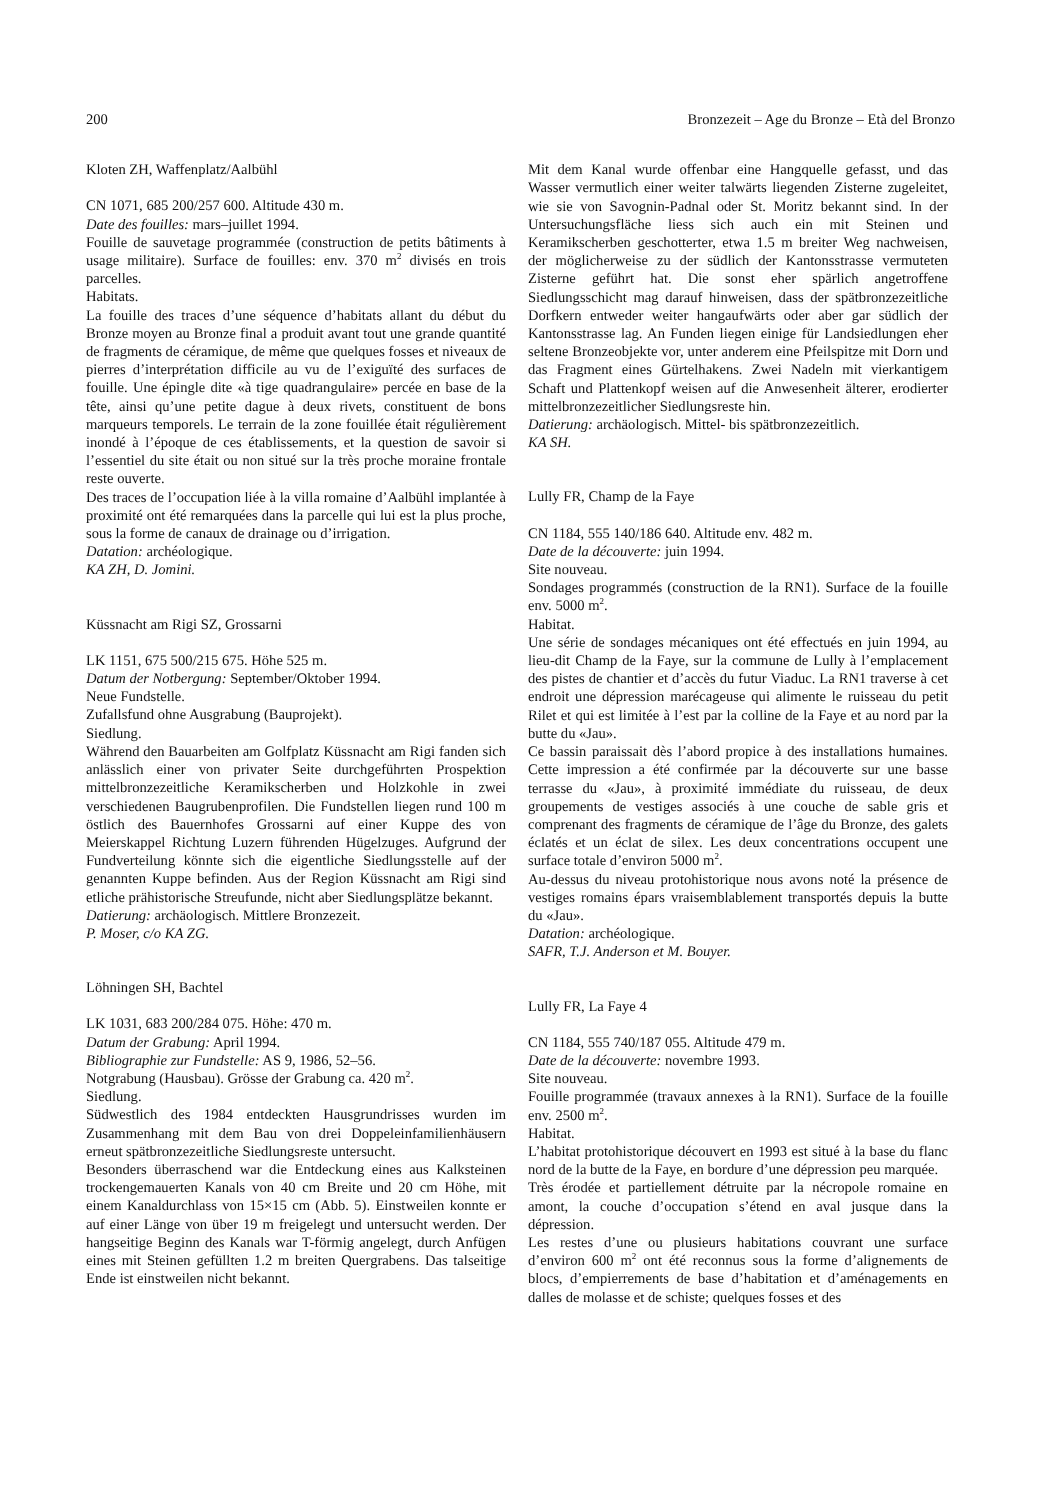200 Bronzezeit – Age du Bronze – Età del Bronzo
Kloten ZH, Waffenplatz/Aalbühl
CN 1071, 685 200/257 600. Altitude 430 m.
Date des fouilles: mars–juillet 1994.
Fouille de sauvetage programmée (construction de petits bâtiments à usage militaire). Surface de fouilles: env. 370 m<sup>2</sup> divisés en trois parcelles.
Habitats.
La fouille des traces d’une séquence d’habitats allant du début du Bronze moyen au Bronze final a produit avant tout une grande quantité de fragments de céramique, de même que quelques fosses et niveaux de pierres d’interprétation difficile au vu de l’exiguïté des surfaces de fouille. Une épingle dite «à tige quadrangulaire» percée en base de la tête, ainsi qu’une petite dague à deux rivets, constituent de bons marqueurs temporels. Le terrain de la zone fouillée était régulièrement inondé à l’époque de ces établissements, et la question de savoir si l’essentiel du site était ou non situé sur la très proche moraine frontale reste ouverte.
Des traces de l’occupation liée à la villa romaine d’Aalbühl implantée à proximité ont été remarquées dans la parcelle qui lui est la plus proche, sous la forme de canaux de drainage ou d’irrigation.
Datation: archéologique.
KA ZH, D. Jomini.
Küssnacht am Rigi SZ, Grossarni
LK 1151, 675 500/215 675. Höhe 525 m.
Datum der Notbergung: September/Oktober 1994.
Neue Fundstelle.
Zufallsfund ohne Ausgrabung (Bauprojekt).
Siedlung.
Während den Bauarbeiten am Golfplatz Küssnacht am Rigi fanden sich anlässlich einer von privater Seite durchgeführten Prospektion mittelbronzezeitliche Keramikscherben und Holzkohle in zwei verschiedenen Baugrubenprofilen. Die Fundstellen liegen rund 100 m östlich des Bauernhofes Grossarni auf einer Kuppe des von Meierskappel Richtung Luzern führenden Hügelzuges. Aufgrund der Fundverteilung könnte sich die eigentliche Siedlungsstelle auf der genannten Kuppe befinden. Aus der Region Küssnacht am Rigi sind etliche prähistorische Streufunde, nicht aber Siedlungsplätze bekannt.
Datierung: archäologisch. Mittlere Bronzezeit.
P. Moser, c/o KA ZG.
Löhningen SH, Bachtel
LK 1031, 683 200/284 075. Höhe: 470 m.
Datum der Grabung: April 1994.
Bibliographie zur Fundstelle: AS 9, 1986, 52–56.
Notgrabung (Hausbau). Grösse der Grabung ca. 420 m<sup>2</sup>.
Siedlung.
Südwestlich des 1984 entdeckten Hausgrundrisses wurden im Zusammenhang mit dem Bau von drei Doppeleinfamilienhäusern erneut spätbronzezeitliche Siedlungsreste untersucht.
Besonders überraschend war die Entdeckung eines aus Kalksteinen trockengemauerten Kanals von 40 cm Breite und 20 cm Höhe, mit einem Kanaldurchlass von 15×15 cm (Abb. 5). Einstweilen konnte er auf einer Länge von über 19 m freigelegt und untersucht werden. Der hangseitige Beginn des Kanals war T-förmig angelegt, durch Anfügen eines mit Steinen gefüllten 1.2 m breiten Quergrabens. Das talseitige Ende ist einstweilen nicht bekannt.
Mit dem Kanal wurde offenbar eine Hangquelle gefasst, und das Wasser vermutlich einer weiter talwärts liegenden Zisterne zugeleitet, wie sie von Savognin-Padnal oder St. Moritz bekannt sind. In der Untersuchungsfläche liess sich auch ein mit Steinen und Keramikscherben geschotterter, etwa 1.5 m breiter Weg nachweisen, der möglicherweise zu der südlich der Kantonsstrasse vermuteten Zisterne geführt hat. Die sonst eher spärlich angetroffene Siedlungsschicht mag darauf hinweisen, dass der spätbronzezeitliche Dorfkern entweder weiter hangaufwärts oder aber gar südlich der Kantonsstrasse lag. An Funden liegen einige für Landsiedlungen eher seltene Bronzeobjekte vor, unter anderem eine Pfeilspitze mit Dorn und das Fragment eines Gürtelhakens. Zwei Nadeln mit vierkantigem Schaft und Plattenkopf weisen auf die Anwesenheit älterer, erodierter mittelbronzezeitlicher Siedlungsreste hin.
Datierung: archäologisch. Mittel- bis spätbronzezeitlich.
KA SH.
Lully FR, Champ de la Faye
CN 1184, 555 140/186 640. Altitude env. 482 m.
Date de la découverte: juin 1994.
Site nouveau.
Sondages programmés (construction de la RN1). Surface de la fouille env. 5000 m<sup>2</sup>.
Habitat.
Une série de sondages mécaniques ont été effectués en juin 1994, au lieu-dit Champ de la Faye, sur la commune de Lully à l’emplacement des pistes de chantier et d’accès du futur Viaduc. La RN1 traverse à cet endroit une dépression marécageuse qui alimente le ruisseau du petit Rilet et qui est limitée à l’est par la colline de la Faye et au nord par la butte du «Jau».
Ce bassin paraissait dès l’abord propice à des installations humaines. Cette impression a été confirmée par la découverte sur une basse terrasse du «Jau», à proximité immédiate du ruisseau, de deux groupements de vestiges associés à une couche de sable gris et comprenant des fragments de céramique de l’âge du Bronze, des galets éclatés et un éclat de silex. Les deux concentrations occupent une surface totale d’environ 5000 m<sup>2</sup>.
Au-dessus du niveau protohistorique nous avons noté la présence de vestiges romains épars vraisemblablement transportés depuis la butte du «Jau».
Datation: archéologique.
SAFR, T.J. Anderson et M. Bouyer.
Lully FR, La Faye 4
CN 1184, 555 740/187 055. Altitude 479 m.
Date de la découverte: novembre 1993.
Site nouveau.
Fouille programmée (travaux annexes à la RN1). Surface de la fouille env. 2500 m<sup>2</sup>.
Habitat.
L’habitat protohistorique découvert en 1993 est situé à la base du flanc nord de la butte de la Faye, en bordure d’une dépression peu marquée.
Très érodée et partiellement détruite par la nécropole romaine en amont, la couche d’occupation s’étend en aval jusque dans la dépression.
Les restes d’une ou plusieurs habitations couvrant une surface d’environ 600 m<sup>2</sup> ont été reconnus sous la forme d’alignements de blocs, d’empierrements de base d’habitation et d’aménagements en dalles de molasse et de schiste; quelques fosses et des